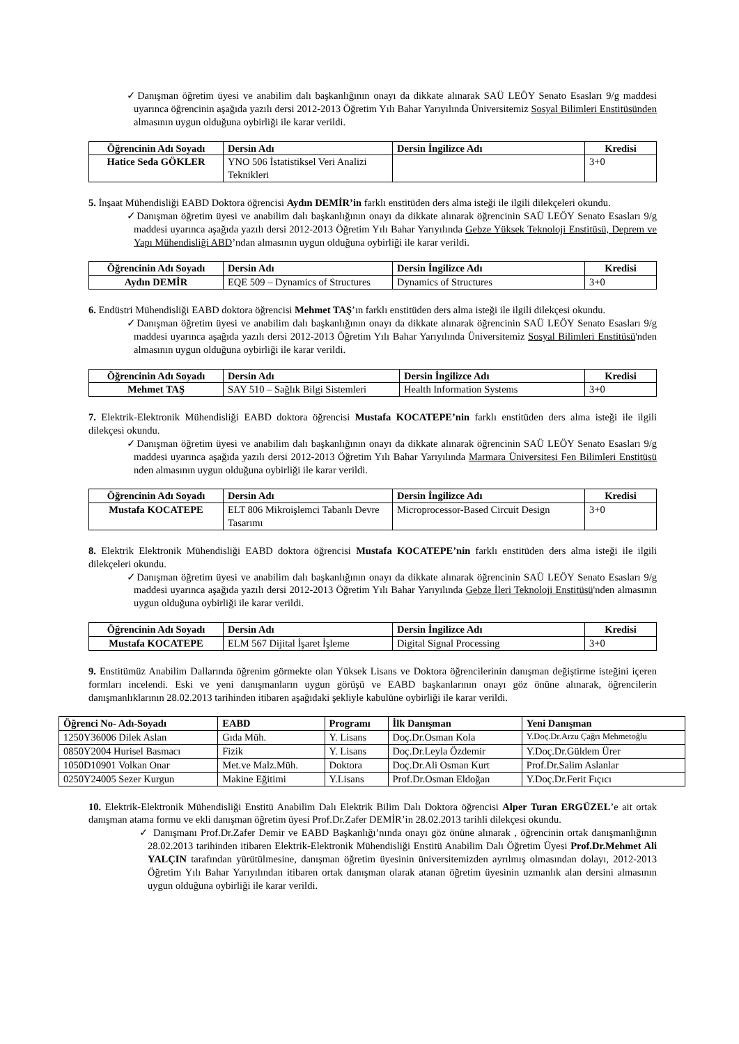✓Danışman öğretim üyesi ve anabilim dalı başkanlığının onayı da dikkate alınarak SAÜ LEÖY Senato Esasları 9/g maddesi uyarınca öğrencinin aşağıda yazılı dersi 2012-2013 Öğretim Yılı Bahar Yarıyılında Üniversitemiz Sosyal Bilimleri Enstitüsünden almasının uygun olduğuna oybirliği ile karar verildi.
| Öğrencinin Adı Soyadı | Dersin Adı | Dersin İngilizce Adı | Kredisi |
| --- | --- | --- | --- |
| Hatice Seda GÖKLER | YNO 506 İstatistiksel Veri Analizi Teknikleri | | 3+0 |
5. İnşaat Mühendisliği EABD Doktora öğrencisi Aydın DEMİR’in farklı enstitüden ders alma isteği ile ilgili dilekçeleri okundu.
✓Danışman öğretim üyesi ve anabilim dalı başkanlığının onayı da dikkate alınarak öğrencinin SAÜ LEÖY Senato Esasları 9/g maddesi uyarınca aşağıda yazılı dersi 2012-2013 Öğretim Yılı Bahar Yarıyılında Gebze Yüksek Teknoloji Enstitüsü, Deprem ve Yapı Mühendisliği ABD’ndan almasının uygun olduğuna oybirliği ile karar verildi.
| Öğrencinin Adı Soyadı | Dersin Adı | Dersin İngilizce Adı | Kredisi |
| --- | --- | --- | --- |
| Aydın DEMİR | EQE 509 – Dynamics of Structures | Dynamics of Structures | 3+0 |
6. Endüstri Mühendisliği EABD doktora öğrencisi Mehmet TAŞ’ın farklı enstitüden ders alma isteği ile ilgili dilekçesi okundu.
✓Danışman öğretim üyesi ve anabilim dalı başkanlığının onayı da dikkate alınarak öğrencinin SAÜ LEÖY Senato Esasları 9/g maddesi uyarınca aşağıda yazılı dersi 2012-2013 Öğretim Yılı Bahar Yarıyılında Üniversitemiz Sosyal Bilimleri Enstitüsü'nden almasının uygun olduğuna oybirliği ile karar verildi.
| Öğrencinin Adı Soyadı | Dersin Adı | Dersin İngilizce Adı | Kredisi |
| --- | --- | --- | --- |
| Mehmet TAŞ | SAY 510 – Sağlık Bilgi Sistemleri | Health Information Systems | 3+0 |
7. Elektrik-Elektronik Mühendisliği EABD doktora öğrencisi Mustafa KOCATEPE’nin farklı enstitüden ders alma isteği ile ilgili dilekçesi okundu.
✓Danışman öğretim üyesi ve anabilim dalı başkanlığının onayı da dikkate alınarak öğrencinin SAÜ LEÖY Senato Esasları 9/g maddesi uyarınca aşağıda yazılı dersi 2012-2013 Öğretim Yılı Bahar Yarıyılında Marmara Üniversitesi Fen Bilimleri Enstitüsü nden almasının uygun olduğuna oybirliği ile karar verildi.
| Öğrencinin Adı Soyadı | Dersin Adı | Dersin İngilizce Adı | Kredisi |
| --- | --- | --- | --- |
| Mustafa KOCATEPE | ELT 806 Mikroişlemci Tabanlı Devre Tasarımı | Microprocessor-Based Circuit Design | 3+0 |
8. Elektrik Elektronik Mühendisliği EABD doktora öğrencisi Mustafa KOCATEPE’nin farklı enstitüden ders alma isteği ile ilgili dilekçeleri okundu.
✓Danışman öğretim üyesi ve anabilim dalı başkanlığının onayı da dikkate alınarak öğrencinin SAÜ LEÖY Senato Esasları 9/g maddesi uyarınca aşağıda yazılı dersi 2012-2013 Öğretim Yılı Bahar Yarıyılında Gebze İleri Teknoloji Enstitüsü'nden almasının uygun olduğuna oybirliği ile karar verildi.
| Öğrencinin Adı Soyadı | Dersin Adı | Dersin İngilizce Adı | Kredisi |
| --- | --- | --- | --- |
| Mustafa KOCATEPE | ELM 567 Dijital İşaret İşleme | Digital Signal Processing | 3+0 |
9. Enstitümüz Anabilim Dallarında öğrenim görmekte olan Yüksek Lisans ve Doktora öğrencilerinin danışman değiştirme isteğini içeren formları incelendi. Eski ve yeni danışmanların uygun görüşü ve EABD başkanlarının onayı göz önüne alınarak, öğrencilerin danışmanlıklarının 28.02.2013 tarihinden itibaren aşağıdaki şekliyle kabulüne oybirliği ile karar verildi.
| Öğrenci No- Adı-Soyadı | EABD | Programı | İlk Danışman | Yeni Danışman |
| --- | --- | --- | --- | --- |
| 1250Y36006 Dilek Aslan | Gıda Müh. | Y. Lisans | Doç.Dr.Osman Kola | Y.Doç.Dr.Arzu Çağrı Mehmetoğlu |
| 0850Y2004 Hurisel Basmacı | Fizik | Y. Lisans | Doç.Dr.Leyla Özdemir | Y.Doç.Dr.Güldem Ürer |
| 1050D10901 Volkan Onar | Met.ve Malz.Müh. | Doktora | Doç.Dr.Ali Osman Kurt | Prof.Dr.Salim Aslanlar |
| 0250Y24005 Sezer Kurgun | Makine Eğitimi | Y.Lisans | Prof.Dr.Osman Eldoğan | Y.Doç.Dr.Ferit Fıçıcı |
10. Elektrik-Elektronik Mühendisliği Enstitü Anabilim Dalı Elektrik Bilim Dalı Doktora öğrencisi Alper Turan ERGÜZEL’e ait ortak danışman atama formu ve ekli danışman öğretim üyesi Prof.Dr.Zafer DEMİR’in 28.02.2013 tarihli dilekçesi okundu.
✓ Danışmanı Prof.Dr.Zafer Demir ve EABD Başkanlığı’nında onayı göz önüne alınarak , öğrencinin ortak danışmanlığının 28.02.2013 tarihinden itibaren Elektrik-Elektronik Mühendisliği Enstitü Anabilim Dalı Öğretim Üyesi Prof.Dr.Mehmet Ali YALÇIN tarafından yürütülmesine, danışman öğretim üyesinin üniversitemizden ayrılmış olmasından dolayı, 2012-2013 Öğretim Yılı Bahar Yarıyılından itibaren ortak danışman olarak atanan öğretim üyesinin uzmanlık alan dersini almasının uygun olduğuna oybirliği ile karar verildi.